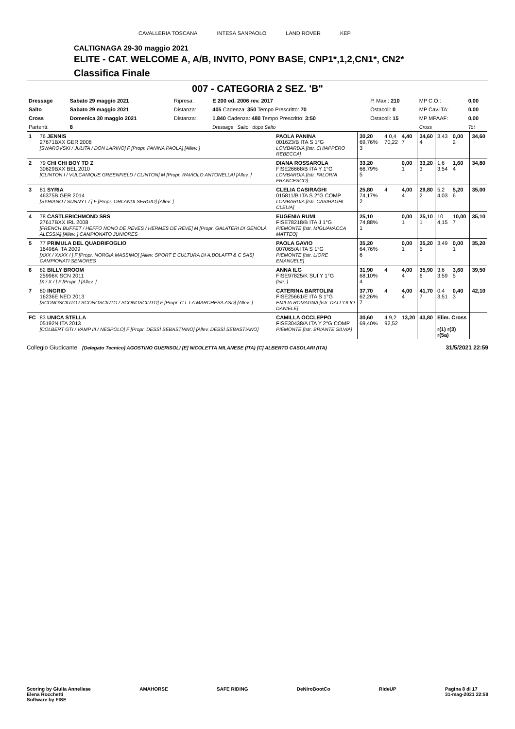CAVALLERIA TOSCANA INTESA SANPAOLO LAND ROVER KEP
CALTIGNAGA 29-30 maggio 2021
ELITE - CAT. WELCOME A, A/B, INVITO, PONY BASE, CNP1*,1,2,CN1*, CN2*
Classifica Finale
007 - CATEGORIA 2 SEZ. 'B"
| Dressage | Sabato 29 maggio 2021 | Ripresa: | E 200 ed. 2006 rev. 2017 | P. Max.: 210 | MP C.O.: | 0,00 |
| Salto | Sabato 29 maggio 2021 | Distanza: | 405 Cadenza: 350 Tempo Prescritto: 70 | Ostacoli: 0 | MP Cav.ITA: | 0,00 |
| Cross | Domenica 30 maggio 2021 | Distanza: | 1.840 Cadenza: 480 Tempo Prescritto: 3:50 | Ostacoli: 15 | MP MPAAF: | 0,00 |
| Partenti: | 8 | | Dressage Salto dopo Salto | | Cross | Tot |
| 1 | 76 JENNIS 27671BXX GER 2008 [SWAROVSKI / JULITA / DON LARINO] F [Propr. PANINA PAOLA] [Allev. ] | PAOLA PANINA 001623/B ITA S 1°G LOMBARDIA [Istr. CHIAPPERO REBECCA] | 30,20 69,76% 3 | 4 0,4 70,22 | 4,40 7 | 34,60 4 | 3,43 | 0,00 2 | 34,60 |
| 2 | 79 CHI CHI BOY TD Z 30629BXX BEL 2010 [CLINTON I / VULCANIQUE GREENFIELD / CLINTON] M [Propr. RAVIOLO ANTONELLA] [Allev. ] | DIANA ROSSAROLA FISE26668/B ITA Y 1°G LOMBARDIA [Istr. FALORNI FRANCESCO] | 33,20 66,79% 5 | | 0,00 1 | 33,20 3 | 1,6 3,54 | 1,60 4 | 34,80 |
| 3 | 81 SYRIA 46375B GER 2014 [SYRIANO / SUNNYT / ] F [Propr. ORLANDI SERGIO] [Allev. ] | CLELIA CASIRAGHI 015811/B ITA S 2°G COMP LOMBARDIA [Istr. CASIRAGHI CLELIA] | 25,80 74,17% 2 | 4 | 4,00 4 | 29,80 2 | 5,2 4,03 | 5,20 6 | 35,00 |
| 4 | 78 CASTLERICHMOND SRS 27617BXX IRL 2008 [FRENCH BUFFET / HEFFO NONO DE REVES / HERMES DE REVE] M [Propr. GALATERI DI GENOLA ALESSIA] [Allev. ] CAMPIONATO JUNIORES | EUGENIA RUMI FISE78218/B ITA J 1°G PIEMONTE [Istr. MIGLIAVACCA MATTEO] | 25,10 74,88% 1 | | 0,00 1 | 25,10 1 | 10 4,15 | 10,00 7 | 35,10 |
| 5 | 77 PRIMULA DEL QUADRIFOGLIO 16496A ITA 2009 [XXX / XXXX / ] F [Propr. NORGIA MASSIMO] [Allev. SPORT E CULTURA DI A.BOLAFFI & C SAS] CAMPIONATI SENIORES | PAOLA GAVIO 007065/A ITA S 1°G PIEMONTE [Istr. LIORE EMANUELE] | 35,20 64,76% 6 | | 0,00 1 | 35,20 5 | 3,49 | 0,00 1 | 35,20 |
| 6 | 82 BILLY BROOM 25996K SCN 2011 [X / X / ] F [Propr. ] [Allev. ] | ANNA ILG FISE97825/K SUI Y 1°G [Istr. ] | 31,90 68,10% 4 | 4 | 4,00 4 | 35,90 6 | 3,6 3,59 | 3,60 5 | 39,50 |
| 7 | 80 INGRID 16236E NED 2013 [SCONOSCIUTO / SCONOSCIUTO / SCONOSCIUTO] F [Propr. C.I. LA MARCHESA ASD] [Allev. ] | CATERINA BARTOLINI FISE25661/E ITA S 1°G EMILIA ROMAGNA [Istr. DALL'OLIO DANIELE] | 37,70 62,26% 7 | 4 | 4,00 4 | 41,70 7 | 0,4 3,51 | 0,40 3 | 42,10 |
| FC | 83 UNICA STELLA 05192N ITA 2013 [COLBERT GTI / VAMP III / NESPOLO] F [Propr. DESSÌ SEBASTIANO] [Allev. DESSÌ SEBASTIANO] | CAMILLA OCCLEPPO FISE30438/A ITA Y 2°G COMP PIEMONTE [Istr. BRIANTE SILVIA] | 30,60 69,40% | 4 9,2 92,52 | 13,20 | 43,80 | Elim. Cross r(1) r(3) r(5a) | | |
Collegio Giudicante [Delegato Tecnico] AGOSTINO GUERISOLI [E] NICOLETTA MILANESE (ITA) [C] ALBERTO CASOLARI (ITA) 31/5/2021 22:59
Scoring by Giulia Anneliese
Elena Rocchetti
Software by FISE AMAHORSE SAFE RIDING DeNiroBootCo RideUP Pagina 8 di 17
31-mag-2021 22:59